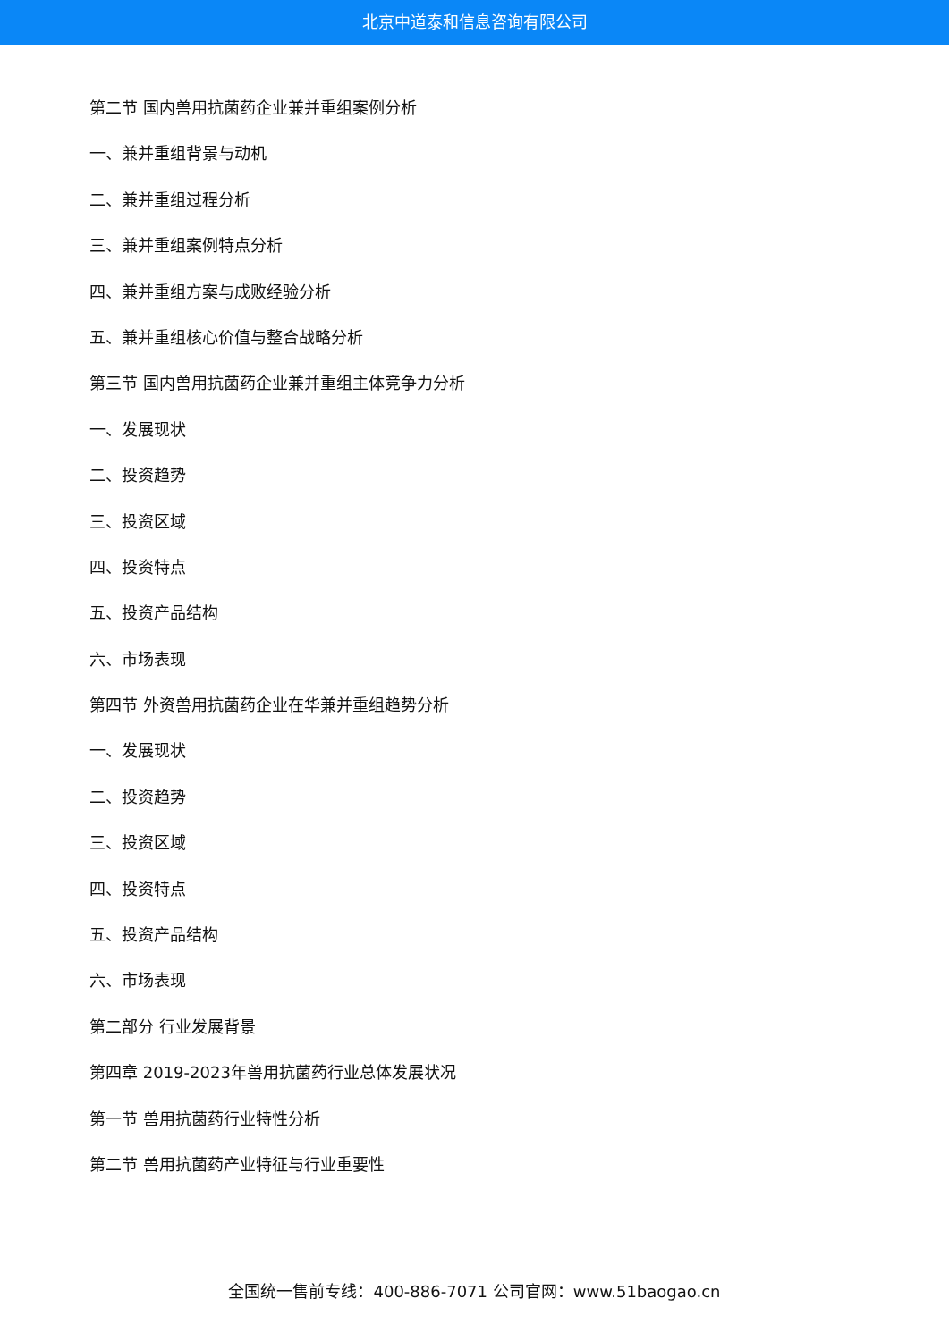北京中道泰和信息咨询有限公司
第二节 国内兽用抗菌药企业兼并重组案例分析
一、兼并重组背景与动机
二、兼并重组过程分析
三、兼并重组案例特点分析
四、兼并重组方案与成败经验分析
五、兼并重组核心价值与整合战略分析
第三节 国内兽用抗菌药企业兼并重组主体竞争力分析
一、发展现状
二、投资趋势
三、投资区域
四、投资特点
五、投资产品结构
六、市场表现
第四节 外资兽用抗菌药企业在华兼并重组趋势分析
一、发展现状
二、投资趋势
三、投资区域
四、投资特点
五、投资产品结构
六、市场表现
第二部分 行业发展背景
第四章 2019-2023年兽用抗菌药行业总体发展状况
第一节 兽用抗菌药行业特性分析
第二节 兽用抗菌药产业特征与行业重要性
全国统一售前专线：400-886-7071 公司官网：www.51baogao.cn